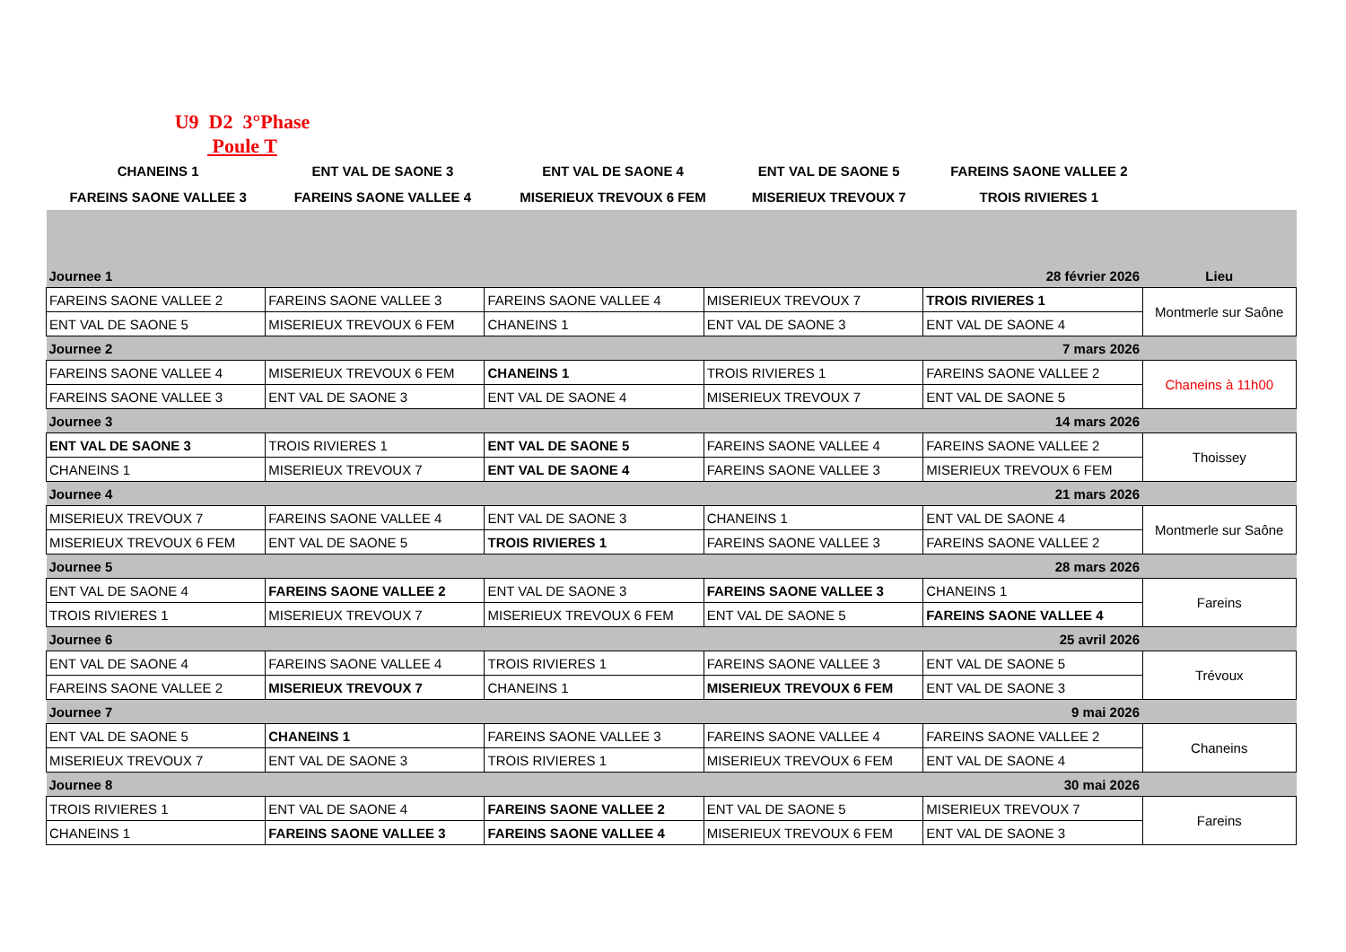U9 D2 3°Phase
Poule T
| CHANEINS 1 | ENT VAL DE SAONE 3 | ENT VAL DE SAONE 4 | ENT VAL DE SAONE 5 | FAREINS SAONE VALLEE 2 | |
| FAREINS SAONE VALLEE 3 | FAREINS SAONE VALLEE 4 | MISERIEUX TREVOUX 6 FEM | MISERIEUX TREVOUX 7 | TROIS RIVIERES 1 | |
| Journee 1 | 28 février 2026 | | | | Lieu |
| FAREINS SAONE VALLEE 2 | FAREINS SAONE VALLEE 3 | FAREINS SAONE VALLEE 4 | MISERIEUX TREVOUX 7 | TROIS RIVIERES 1 | Montmerle sur Saône |
| ENT VAL DE SAONE 5 | MISERIEUX TREVOUX 6 FEM | CHANEINS 1 | ENT VAL DE SAONE 3 | ENT VAL DE SAONE 4 | |
| Journee 2 | 7 mars 2026 | | | | |
| FAREINS SAONE VALLEE 4 | MISERIEUX TREVOUX 6 FEM | CHANEINS 1 | TROIS RIVIERES 1 | FAREINS SAONE VALLEE 2 | Chaneins à 11h00 |
| FAREINS SAONE VALLEE 3 | ENT VAL DE SAONE 3 | ENT VAL DE SAONE 4 | MISERIEUX TREVOUX 7 | ENT VAL DE SAONE 5 | |
| Journee 3 | 14 mars 2026 | | | | |
| ENT VAL DE SAONE 3 | TROIS RIVIERES 1 | ENT VAL DE SAONE 5 | FAREINS SAONE VALLEE 4 | FAREINS SAONE VALLEE 2 | Thoissey |
| CHANEINS 1 | MISERIEUX TREVOUX 7 | ENT VAL DE SAONE 4 | FAREINS SAONE VALLEE 3 | MISERIEUX TREVOUX 6 FEM | |
| Journee 4 | 21 mars 2026 | | | | |
| MISERIEUX TREVOUX 7 | FAREINS SAONE VALLEE 4 | ENT VAL DE SAONE 3 | CHANEINS 1 | ENT VAL DE SAONE 4 | Montmerle sur Saône |
| MISERIEUX TREVOUX 6 FEM | ENT VAL DE SAONE 5 | TROIS RIVIERES 1 | FAREINS SAONE VALLEE 3 | FAREINS SAONE VALLEE 2 | |
| Journee 5 | 28 mars 2026 | | | | |
| ENT VAL DE SAONE 4 | FAREINS SAONE VALLEE 2 | ENT VAL DE SAONE 3 | FAREINS SAONE VALLEE 3 | CHANEINS 1 | Fareins |
| TROIS RIVIERES 1 | MISERIEUX TREVOUX 7 | MISERIEUX TREVOUX 6 FEM | ENT VAL DE SAONE 5 | FAREINS SAONE VALLEE 4 | |
| Journee 6 | 25 avril 2026 | | | | |
| ENT VAL DE SAONE 4 | FAREINS SAONE VALLEE 4 | TROIS RIVIERES 1 | FAREINS SAONE VALLEE 3 | ENT VAL DE SAONE 5 | Trévoux |
| FAREINS SAONE VALLEE 2 | MISERIEUX TREVOUX 7 | CHANEINS 1 | MISERIEUX TREVOUX 6 FEM | ENT VAL DE SAONE 3 | |
| Journee 7 | 9 mai 2026 | | | | |
| ENT VAL DE SAONE 5 | CHANEINS 1 | FAREINS SAONE VALLEE 3 | FAREINS SAONE VALLEE 4 | FAREINS SAONE VALLEE 2 | Chaneins |
| MISERIEUX TREVOUX 7 | ENT VAL DE SAONE 3 | TROIS RIVIERES 1 | MISERIEUX TREVOUX 6 FEM | ENT VAL DE SAONE 4 | |
| Journee 8 | 30 mai 2026 | | | | |
| TROIS RIVIERES 1 | ENT VAL DE SAONE 4 | FAREINS SAONE VALLEE 2 | ENT VAL DE SAONE 5 | MISERIEUX TREVOUX 7 | Fareins |
| CHANEINS 1 | FAREINS SAONE VALLEE 3 | FAREINS SAONE VALLEE 4 | MISERIEUX TREVOUX 6 FEM | ENT VAL DE SAONE 3 | |